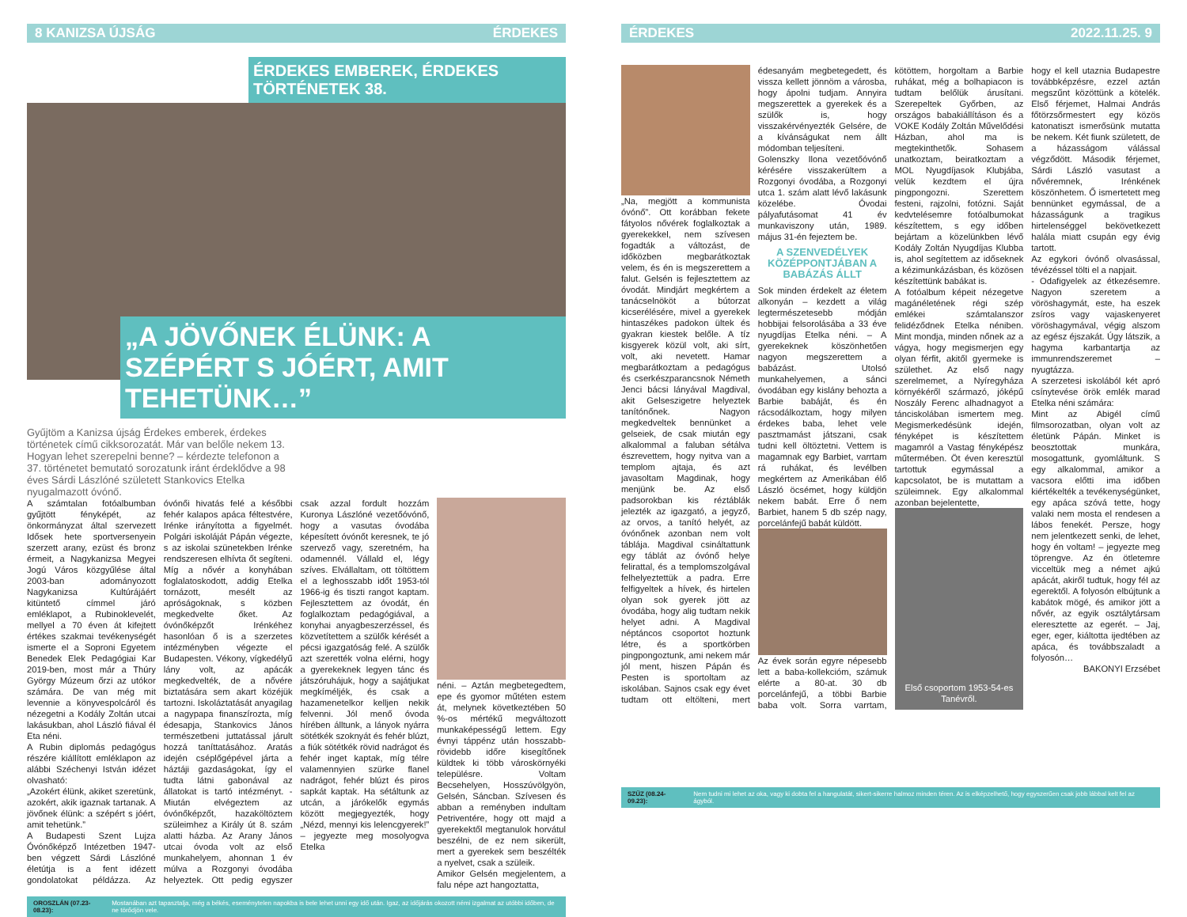8 KANIZSA ÚJSÁG ÉRDEKES
ÉRDEKES EMBEREK, ÉRDEKES TÖRTÉNETEK 38.
„A JÖVŐNEK ÉLÜNK: A SZÉPÉRT S JÓÉRT, AMIT TEHETÜNK…”
Gyűjtöm a Kanizsa újság Érdekes emberek, érdekes történetek című cikksorozatát. Már van belőle nekem 13. Hogyan lehet szerepelni benne? – kérdezte telefonon a 37. történetet bemutató sorozatunk iránt érdeklődve a 98 éves Sárdi Lászlóné született Stankovics Etelka nyugalmazott óvónő.
A számtalan fotóalbumban gyűjtött fényképét, az önkormányzat által szervezett Idősek hete sportversenyein szerzett arany, ezüst és bronz érmeit, a Nagykanizsa Megyei Jogú Város közgyűlése által 2003-ban adományozott Nagykanizsa Kultúrájáért kitüntető címmel járó emléklapot, a Rubinoklevelét, mellyel a 70 éven át kifejtett értékes szakmai tevékenységét ismerte el a Soproni Egyetem Benedek Elek Pedagógiai Kar 2019-ben, most már a Thúry György Múzeum őrzi az utókor számára. De van még mit levennie a könyvespolcáról és nézegetni a Kodály Zoltán utcai lakásukban, ahol László fiával él Eta néni.
A Rubin diplomás pedagógus részére kiállított emléklapon az alábbi Széchenyi István idézet olvasható:
„Azokért élünk, akiket szeretünk, azokért, akik igaznak tartanak. A jövőnek élünk: a szépért s jóért, amit tehetünk.”
A Budapesti Szent Lujza Óvónőképző Intézetben 1947-ben végzett Sárdi Lászlóné életútja is a fent idézett gondolatokat példázza. Az óvónői hivatás felé a későbbi fehér kalapos apáca féltestvére, Irénke irányította a figyelmét. Polgári iskoláját Pápán végezte, s az iskolai szünetekben Irénke rendszeresen elhívta őt segíteni. Míg a nővér a konyhában foglalatoskodott, addig Etelka tornázott, mesélt az apróságoknak, s közben megkedvelte őket. Az óvónőképzőt Irénkéhez hasonlóan ő is a szerzetes intézményben végezte el Budapesten. Vékony, vígkedélyű lány volt, az apácák megkedvelték, de a nővére biztatására sem akart közéjük tartozni. Iskoláztatását anyagilag a nagypapa finanszírozta, míg édesapja, Stankovics János természetbeni juttatással járult hozzá taníttatásához. Aratás idején cséplőgépével járta a háztáji gazdaságokat, így el tudta látni gabonával az állatokat is tartó intézményt. - Miután elvégeztem az óvónőképzőt, hazaköltöztem szüleimhez a Király út 8. szám alatti házba. Az Arany János utcai óvoda volt az első munkahelyem, ahonnan 1 év múlva a Rozgonyi óvodába helyeztek. Ott pedig egyszer csak azzal fordult hozzám Kuronya Lászlóné vezetőóvónő, hogy a vasutas óvodába képesített óvónőt keresnek, te jó szervező vagy, szeretném, ha odamennél. Vállald el, légy szíves. Elvállaltam, ott töltöttem el a leghosszabb időt 1953-tól 1966-ig és tiszti rangot kaptam. Fejlesztettem az óvodát, én foglalkoztam pedagógiával, a konyhai anyagbeszerzéssel, és közvetítettem a szülők kérését a pécsi igazgatóság felé. A szülők azt szerették volna elérni, hogy a gyerekeknek legyen tánc és játszóruhájuk, hogy a sajátjukat megkíméljék, és csak a hazamenetelkor kelljen nekik felvenni. Jól menő óvoda hírében álltunk, a lányok nyárra sötétkék szoknyát és fehér blúzt, a fiúk sötétkék rövid nadrágot és fehér inget kaptak, míg télre valamennyien szürke flanel nadrágot, fehér blúzt és piros sapkát kaptak. Ha sétáltunk az utcán, a járókelők egymás között megjegyezték, hogy „Nézd, mennyi kis lelencgyerek!” – jegyezte meg mosolyogva Etelka
néni. – Aztán megbetegedtem, epe és gyomor műtéten estem át, melynek következtében 50 %-os mértékű megváltozott munkaképességű lettem. Egy évnyi táppénz után hosszabb-rövidebb időre kisegítőnek küldtek ki több városkörnyéki településre. Voltam Becsehelyen, Hosszúvölgyön, Gelsén, Sáncban. Szívesen és abban a reményben indultam Petriventére, hogy ott majd a gyerekektől megtanulok horvátul beszélni, de ez nem sikerült, mert a gyerekek sem beszélték a nyelvet, csak a szüleik.
Amikor Gelsén megjelentem, a falu népe azt hangoztatta,
OROSZLÁN (07.23-08.23): Mostanában azt tapasztalja, még a békés, eseménytelen napokba is bele lehet unni egy idő után. Igaz, az időjárás okozott némi izgalmat az utóbbi időben, de ne törődjön vele.
ÉRDEKES 2022.11.25. 9
„Na, megjött a kommunista óvónő”. Ott korábban fekete fátyolos nővérek foglalkoztak a gyerekekkel, nem szívesen fogadták a változást, de időközben megbarátkoztak velem, és én is megszerettem a falut. Gelsén is fejlesztettem az óvodát. Mindjárt megkértem a tanácselnököt a bútorzat kicserélésére, mivel a gyerekek hintaszékes padokon ültek és gyakran kiestek belőle. A tíz kisgyerek közül volt, aki sírt, volt, aki nevetett. Hamar megbarátkoztam a pedagógus és cserkészparancsnok Németh Jenci bácsi lányával Magdival, akit Gelseszigetre helyeztek tanítónőnek. Nagyon megkedveltek bennünket a gelseiek, de csak miután egy alkalommal a faluban sétálva észrevettem, hogy nyitva van a templom ajtaja, és azt javasoltam Magdinak, hogy menjünk be. Az első padsorokban kis réztáblák jelezték az igazgató, a jegyző, az orvos, a tanító helyét, az óvónőnek azonban nem volt táblája. Magdival csináltattunk egy táblát az óvónő helye felirattal, és a templomszolgával felhelyeztettük a padra. Erre felfigyeltek a hívek, és hirtelen olyan sok gyerek jött az óvodába, hogy alig tudtam nekik helyet adni. A Magdival néptáncos csoportot hoztunk létre, és a sportkörben pingpongoztunk, ami nekem már jól ment, hiszen Pápán és Pesten is sportoltam az iskolában. Sajnos csak egy évet tudtam ott eltölteni, mert édesanyám megbetegedett, és vissza kellett jönnöm a városba, hogy ápolni tudjam. Annyira megszerettek a gyerekek és a szülők is, hogy visszakérvényezték Gelsére, de a kívánságukat nem állt módomban teljesíteni.
Golenszky Ilona vezetőóvónő kérésére visszakerültem a Rozgonyi óvodába, a Rozgonyi utca 1. szám alatt lévő lakásunk közelébe. Óvodai pályafutásomat 41 év munkaviszony után, 1989. május 31-én fejeztem be.
A SZENVEDÉLYEK KÖZÉPPONTJÁBAN A BABÁZÁS ÁLLT
Sok minden érdekelt az életem alkonyán – kezdett a világ legtermészetesebb módján hobbijai felsorolásába a 33 éve nyugdíjas Etelka néni. – A gyerekeknek köszönhetően nagyon megszerettem a babázást. Utolsó munkahelyemen, a sánci óvodában egy kislány behozta a Barbie babáját, és én rácsodálkoztam, hogy milyen érdekes baba, lehet vele pasztmamást játszani, csak tudni kell öltöztetni. Vettem is magamnak egy Barbiet, varrtam rá ruhákat, és levélben megkértem az Amerikában élő László öcsémet, hogy küldjön nekem babát. Erre ő nem Barbiet, hanem 5 db szép nagy, porcelánfejű babát küldött.
Az évek során egyre népesebb lett a baba-kollekcióm, számuk elérte a 80-at. 30 db porcelánfejű, a többi Barbie baba volt. Sorra varrtam, kötöttem, horgoltam a Barbie ruhákat, még a bolhapiacon is tudtam belőlük árusítani. Szerepeltek Győrben, az országos babakiállításon és a VOKE Kodály Zoltán Művelődési Házban, ahol ma is megtekinthetők. Sohasem unatkoztam, beiratkoztam a MOL Nyugdíjasok Klubjába, velük kezdtem el újra pingpongozni. Szerettem festeni, rajzolni, fotózni. Saját kedvtelésemre fotóalbumokat készítettem, s egy időben bejártam a közelünkben lévő Kodály Zoltán Nyugdíjas Klubba is, ahol segítettem az időseknek a kézimunkázásban, és közösen készítettünk babákat is.
A fotóalbum képeit nézegetve magánéletének régi szép emlékei számtalanszor felidéződnek Etelka néniben. Mint mondja, minden nőnek az a vágya, hogy megismerjen egy olyan férfit, akitől gyermeke is születhet. Az első nagy szerelmemet, a Nyíregyháza környékéről származó, jóképű Noszály Ferenc alhadnagyot a tánciskolában ismertem meg. Megismerkedésünk idején, fényképet is készítettem magamról a Vastag fényképész műtermében. Öt éven keresztül tartottuk egymással a kapcsolatot, be is mutattam a szüleimnek. Egy alkalommal azonban bejelentette,
Első csoportom 1953-54-es Tanévről.
hogy el kell utaznia Budapestre továbbképzésre, ezzel aztán megszűnt közöttünk a kötelék. Első férjemet, Halmai András főtörzsőrmestert egy közös katonatiszt ismerősünk mutatta be nekem. Két fiunk született, de a házasságom válással végződött. Második férjemet, Sárdi László vasutast a nővéremnek, Irénkének köszönhetem. Ő ismertetett meg bennünket egymással, de a házasságunk a tragikus hirtelenséggel bekövetkezett halála miatt csupán egy évig tartott.
Az egykori óvónő olvasással, tévézéssel tölti el a napjait.
- Odafigyelek az étkezésemre. Nagyon szeretem a vöröshagymát, este, ha eszek zsíros vagy vajaskenyeret vöröshagymával, végig alszom az egész éjszakát. Úgy látszik, a hagyma karbantartja az immunrendszeremet – nyugtázza.
A szerzetesi iskolából két apró csínytevése örök emlék marad Etelka néni számára:
Mint az Abigél című filmsorozatban, olyan volt az életünk Pápán. Minket is beosztottak munkára, mosogattunk, gyomláltunk. S egy alkalommal, amikor a vacsora előtti ima időben kiértékelték a tevékenységünket, egy apáca szóvá tette, hogy valaki nem mosta el rendesen a lábos fenekét. Persze, hogy nem jelentkezett senki, de lehet, hogy én voltam! – jegyezte meg töprengve. Az én ötletemre vicceltük meg a német ajkú apácát, akiről tudtuk, hogy fél az egerektől. A folyosón elbújtunk a kabátok mögé, és amikor jött a nővér, az egyik osztálytársam eleresztette az egerét. – Jaj, eger, eger, kiáltotta ijedtében az apáca, és továbbszaladt a folyosón…
BAKONYI Erzsébet
SZŰZ (08.24-09.23): Nem tudni mi lehet az oka, vagy ki dobta fel a hangulatát, sikert-sikerre halmoz minden téren. Az is elképzelhető, hogy egyszerűen csak jobb lábbal kelt fel az ágyból.